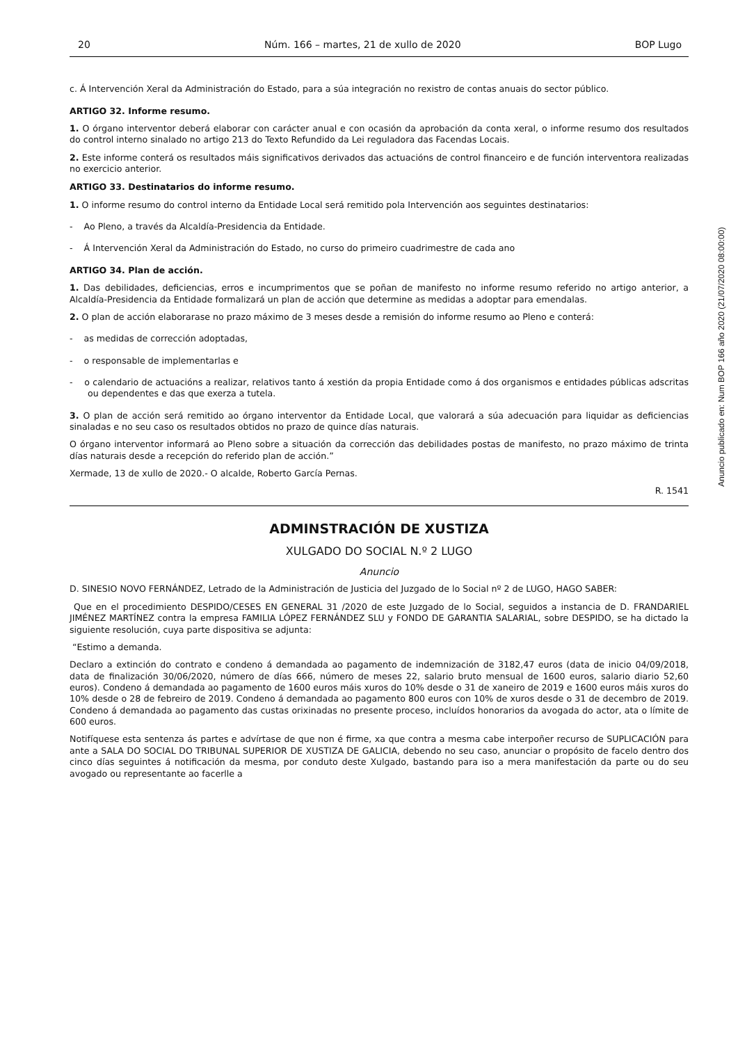20 Núm. 166 – martes, 21 de xullo de 2020 BOP Lugo
c. Á Intervención Xeral da Administración do Estado, para a súa integración no rexistro de contas anuais do sector público.
ARTIGO 32. Informe resumo.
1. O órgano interventor deberá elaborar con carácter anual e con ocasión da aprobación da conta xeral, o informe resumo dos resultados do control interno sinalado no artigo 213 do Texto Refundido da Lei reguladora das Facendas Locais.
2. Este informe conterá os resultados máis significativos derivados das actuacións de control financeiro e de función interventora realizadas no exercicio anterior.
ARTIGO 33. Destinatarios do informe resumo.
1. O informe resumo do control interno da Entidade Local será remitido pola Intervención aos seguintes destinatarios:
- Ao Pleno, a través da Alcaldía-Presidencia da Entidade.
- Á Intervención Xeral da Administración do Estado, no curso do primeiro cuadrimestre de cada ano
ARTIGO 34. Plan de acción.
1. Das debilidades, deficiencias, erros e incumprimentos que se poñan de manifesto no informe resumo referido no artigo anterior, a Alcaldía-Presidencia da Entidade formalizará un plan de acción que determine as medidas a adoptar para emendalas.
2. O plan de acción elaborarase no prazo máximo de 3 meses desde a remisión do informe resumo ao Pleno e conterá:
- as medidas de corrección adoptadas,
- o responsable de implementarlas e
- o calendario de actuacións a realizar, relativos tanto á xestión da propia Entidade como á dos organismos e entidades públicas adscritas ou dependentes e das que exerza a tutela.
3. O plan de acción será remitido ao órgano interventor da Entidade Local, que valorará a súa adecuación para liquidar as deficiencias sinaladas e no seu caso os resultados obtidos no prazo de quince días naturais.
O órgano interventor informará ao Pleno sobre a situación da corrección das debilidades postas de manifesto, no prazo máximo de trinta días naturais desde a recepción do referido plan de acción.”
Xermade, 13 de xullo de 2020.- O alcalde, Roberto García Pernas.
R. 1541
ADMINSTRACIÓN DE XUSTIZA
XULGADO DO SOCIAL N.º 2 LUGO
Anuncio
D. SINESIO NOVO FERNÁNDEZ, Letrado de la Administración de Justicia del Juzgado de lo Social nº 2 de LUGO, HAGO SABER:
Que en el procedimiento DESPIDO/CESES EN GENERAL 31 /2020 de este Juzgado de lo Social, seguidos a instancia de D. FRANDARIEL JIMÉNEZ MARTÍNEZ contra la empresa FAMILIA LÓPEZ FERNÁNDEZ SLU y FONDO DE GARANTIA SALARIAL, sobre DESPIDO, se ha dictado la siguiente resolución, cuya parte dispositiva se adjunta:
“Estimo a demanda.
Declaro a extinción do contrato e condeno á demandada ao pagamento de indemnización de 3182,47 euros (data de inicio 04/09/2018, data de finalización 30/06/2020, número de días 666, número de meses 22, salario bruto mensual de 1600 euros, salario diario 52,60 euros). Condeno á demandada ao pagamento de 1600 euros máis xuros do 10% desde o 31 de xaneiro de 2019 e 1600 euros máis xuros do 10% desde o 28 de febreiro de 2019. Condeno á demandada ao pagamento 800 euros con 10% de xuros desde o 31 de decembro de 2019. Condeno á demandada ao pagamento das custas orixinadas no presente proceso, incluídos honorarios da avogada do actor, ata o límite de 600 euros.
Notifíquese esta sentenza ás partes e advírtase de que non é firme, xa que contra a mesma cabe interpoñer recurso de SUPLICACIÓN para ante a SALA DO SOCIAL DO TRIBUNAL SUPERIOR DE XUSTIZA DE GALICIA, debendo no seu caso, anunciar o propósito de facelo dentro dos cinco días seguintes á notificación da mesma, por conduto deste Xulgado, bastando para iso a mera manifestación da parte ou do seu avogado ou representante ao facerlle a
Anuncio publicado en: Num BOP 166 año 2020 (21/07/2020 08:00:00)